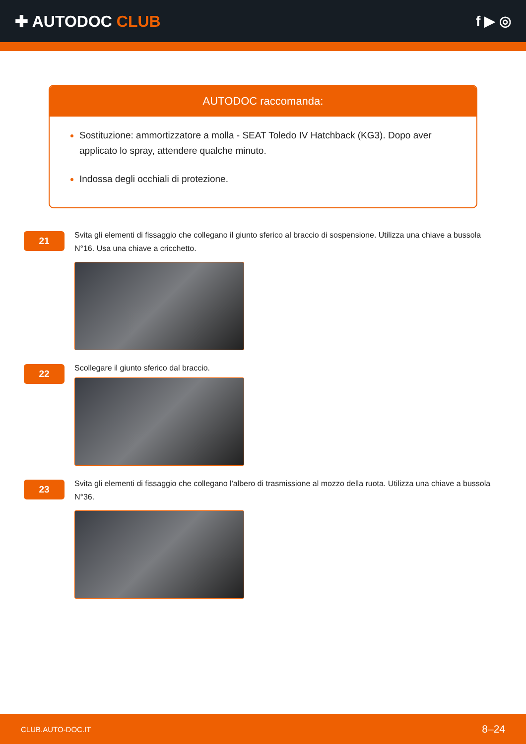✚ AUTODOC CLUB f ▶ ◎
AUTODOC raccomanda:
Sostituzione: ammortizzatore a molla - SEAT Toledo IV Hatchback (KG3). Dopo aver applicato lo spray, attendere qualche minuto.
Indossa degli occhiali di protezione.
21
Svita gli elementi di fissaggio che collegano il giunto sferico al braccio di sospensione. Utilizza una chiave a bussola N°16. Usa una chiave a cricchetto.
22
Scollegare il giunto sferico dal braccio.
23
Svita gli elementi di fissaggio che collegano l'albero di trasmissione al mozzo della ruota. Utilizza una chiave a bussola N°36.
CLUB.AUTO-DOC.IT 8–24